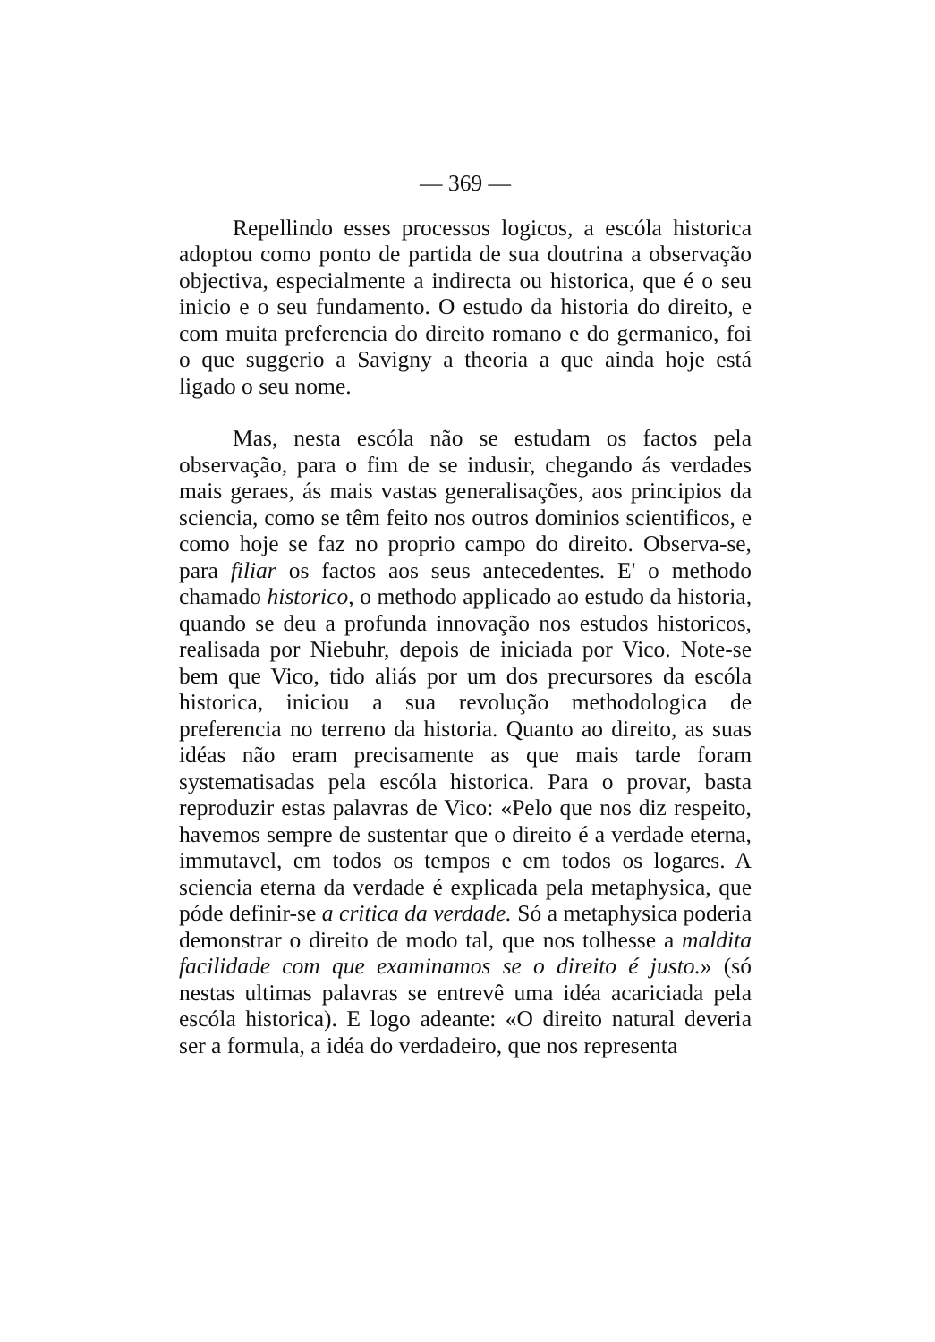— 369 —
Repellindo esses processos logicos, a escóla historica adoptou como ponto de partida de sua doutrina a observação objectiva, especialmente a indirecta ou historica, que é o seu inicio e o seu fundamento. O estudo da historia do direito, e com muita preferencia do direito romano e do germanico, foi o que suggerio a Savigny a theoria a que ainda hoje está ligado o seu nome.
Mas, nesta escóla não se estudam os factos pela observação, para o fim de se indusir, chegando ás verdades mais geraes, ás mais vastas generalisações, aos principios da sciencia, como se têm feito nos outros dominios scientificos, e como hoje se faz no proprio campo do direito. Observa-se, para filiar os factos aos seus antecedentes. E' o methodo chamado historico, o methodo applicado ao estudo da historia, quando se deu a profunda innovação nos estudos historicos, realisada por Niebuhr, depois de iniciada por Vico. Note-se bem que Vico, tido aliás por um dos precursores da escóla historica, iniciou a sua revolução methodologica de preferencia no terreno da historia. Quanto ao direito, as suas idéas não eram precisamente as que mais tarde foram systematisadas pela escóla historica. Para o provar, basta reproduzir estas palavras de Vico: «Pelo que nos diz respeito, havemos sempre de sustentar que o direito é a verdade eterna, immutavel, em todos os tempos e em todos os logares. A sciencia eterna da verdade é explicada pela metaphysica, que póde definir-se a critica da verdade. Só a metaphysica poderia demonstrar o direito de modo tal, que nos tolhesse a maldita facilidade com que examinamos se o direito é justo.» (só nestas ultimas palavras se entrevê uma idéa acariciada pela escóla historica). E logo adeante: «O direito natural deveria ser a formula, a idéa do verdadeiro, que nos representa